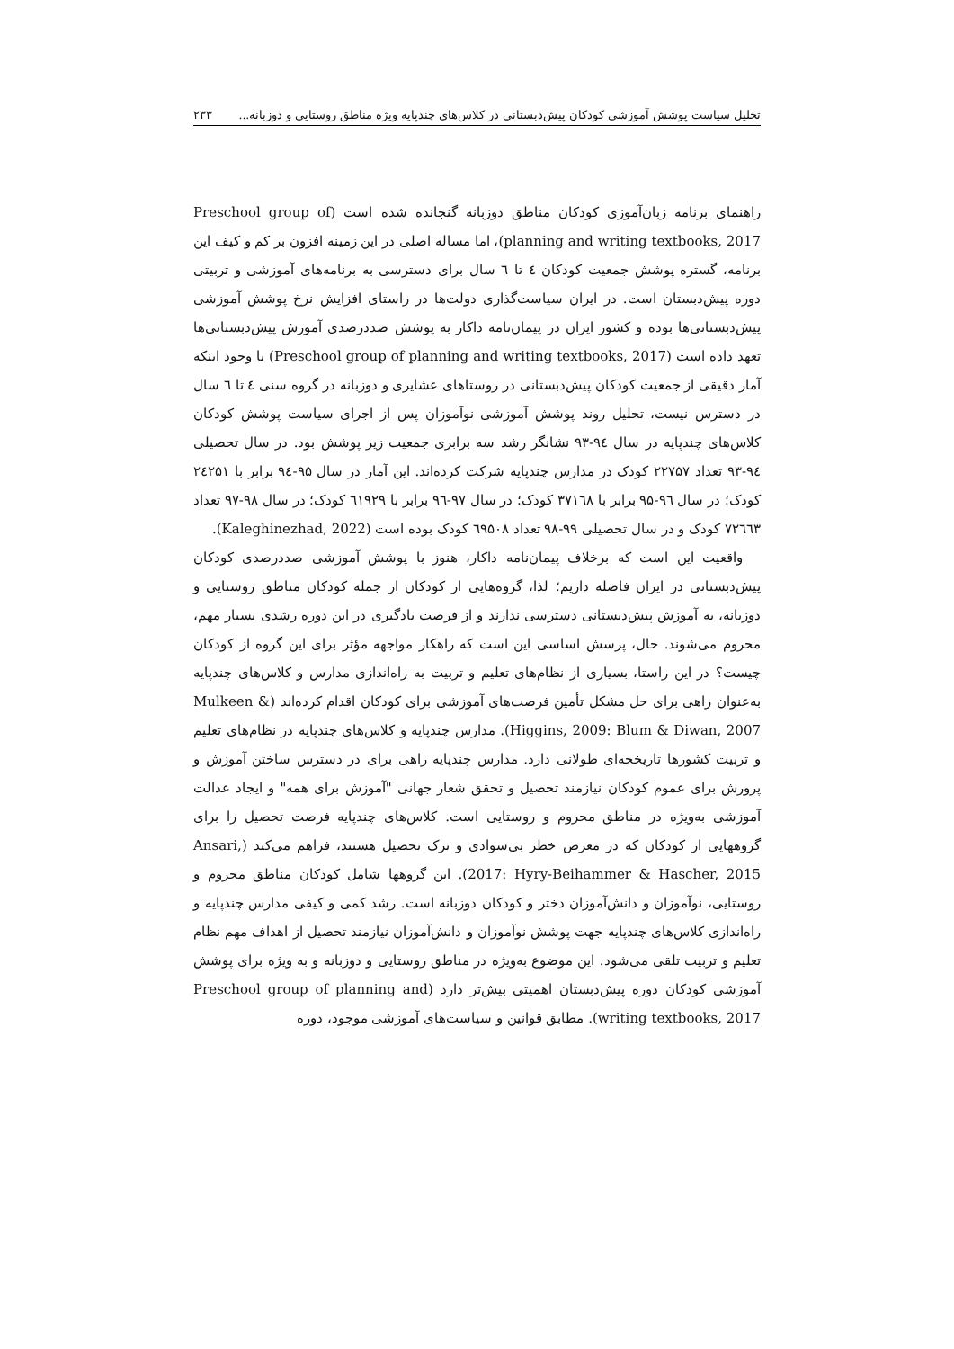تحلیل سیاست پوشش آموزشی کودکان پیش‌دبستانی در کلاس‌های چندپایه ویژه مناطق روستایی و دوزبانه... ۲۳۳
راهنمای برنامه زبان‌آموزی کودکان مناطق دوزبانه گنجانده شده است (Preschool group of planning and writing textbooks, 2017)، اما مساله اصلی در این زمینه افزون بر کم و کیف این برنامه، گستره پوشش جمعیت کودکان ٤ تا ٦ سال برای دسترسی به برنامه‌های آموزشی و تربیتی دوره پیش‌دبستان است. در ایران سیاست‌گذاری دولت‌ها در راستای افزایش نرخ پوشش آموزشی پیش‌دبستانی‌ها بوده و کشور ایران در پیمان‌نامه داکار به پوشش صددرصدی آموزش پیش‌دبستانی‌ها تعهد داده است (Preschool group of planning and writing textbooks, 2017) با وجود اینکه آمار دقیقی از جمعیت کودکان پیش‌دبستانی در روستاهای عشایری و دوزبانه در گروه سنی ٤ تا ٦ سال در دسترس نیست، تحلیل روند پوشش آموزشی نوآموزان پس از اجرای سیاست پوشش کودکان کلاس‌های چندپایه در سال ۹٤-۹۳ نشانگر رشد سه برابری جمعیت زیر پوشش بود. در سال تحصیلی ۹٤-۹۳ تعداد ۲۲۷۵۷ کودک در مدارس چندپایه شرکت کرده‌اند. این آمار در سال ۹۵-۹٤ برابر با ۲٤۲۵۱ کودک؛ در سال ۹٦-۹۵ برابر با ۳۷۱٦۸ کودک؛ در سال ۹۷-۹٦ برابر با ٦۱۹۲۹ کودک؛ در سال ۹۸-۹۷ تعداد ۷۲٦٦۳ کودک و در سال تحصیلی ۹۹-۹۸ تعداد ٦۹۵۰۸ کودک بوده است (Kaleghinezhad, 2022).
واقعیت این است که برخلاف پیمان‌نامه داکار، هنوز با پوشش آموزشی صددرصدی کودکان پیش‌دبستانی در ایران فاصله داریم؛ لذا، گروه‌هایی از کودکان از جمله کودکان مناطق روستایی و دوزبانه، به آموزش پیش‌دبستانی دسترسی ندارند و از فرصت یادگیری در این دوره رشدی بسیار مهم، محروم می‌شوند. حال، پرسش اساسی این است که راهکار مواجهه مؤثر برای این گروه از کودکان چیست؟ در این راستا، بسیاری از نظام‌های تعلیم و تربیت به راه‌اندازی مدارس و کلاس‌های چندپایه به‌عنوان راهی برای حل مشکل تأمین فرصت‌های آموزشی برای کودکان اقدام کرده‌اند (Mulkeen & Higgins, 2009: Blum & Diwan, 2007). مدارس چندپایه و کلاس‌های چندپایه در نظام‌های تعلیم و تربیت کشورها تاریخچه‌ای طولانی دارد. مدارس چندپایه راهی برای در دسترس ساختن آموزش و پرورش برای عموم کودکان نیازمند تحصیل و تحقق شعار جهانی "آموزش برای همه" و ایجاد عدالت آموزشی به‌ویژه در مناطق محروم و روستایی است. کلاس‌های چندپایه فرصت تحصیل را برای گروههایی از کودکان که در معرض خطر بی‌سوادی و ترک تحصیل هستند، فراهم می‌کند (Ansari, 2017: Hyry-Beihammer & Hascher, 2015). این گروهها شامل کودکان مناطق محروم و روستایی، نوآموزان و دانش‌آموزان دختر و کودکان دوزبانه است. رشد کمی و کیفی مدارس چندپایه و راه‌اندازی کلاس‌های چندپایه جهت پوشش نوآموزان و دانش‌آموزان نیازمند تحصیل از اهداف مهم نظام تعلیم و تربیت تلقی می‌شود. این موضوع به‌ویژه در مناطق روستایی و دوزبانه و به ویژه برای پوشش آموزشی کودکان دوره پیش‌دبستان اهمیتی بیش‌تر دارد (Preschool group of planning and writing textbooks, 2017). مطابق قوانین و سیاست‌های آموزشی موجود، دوره